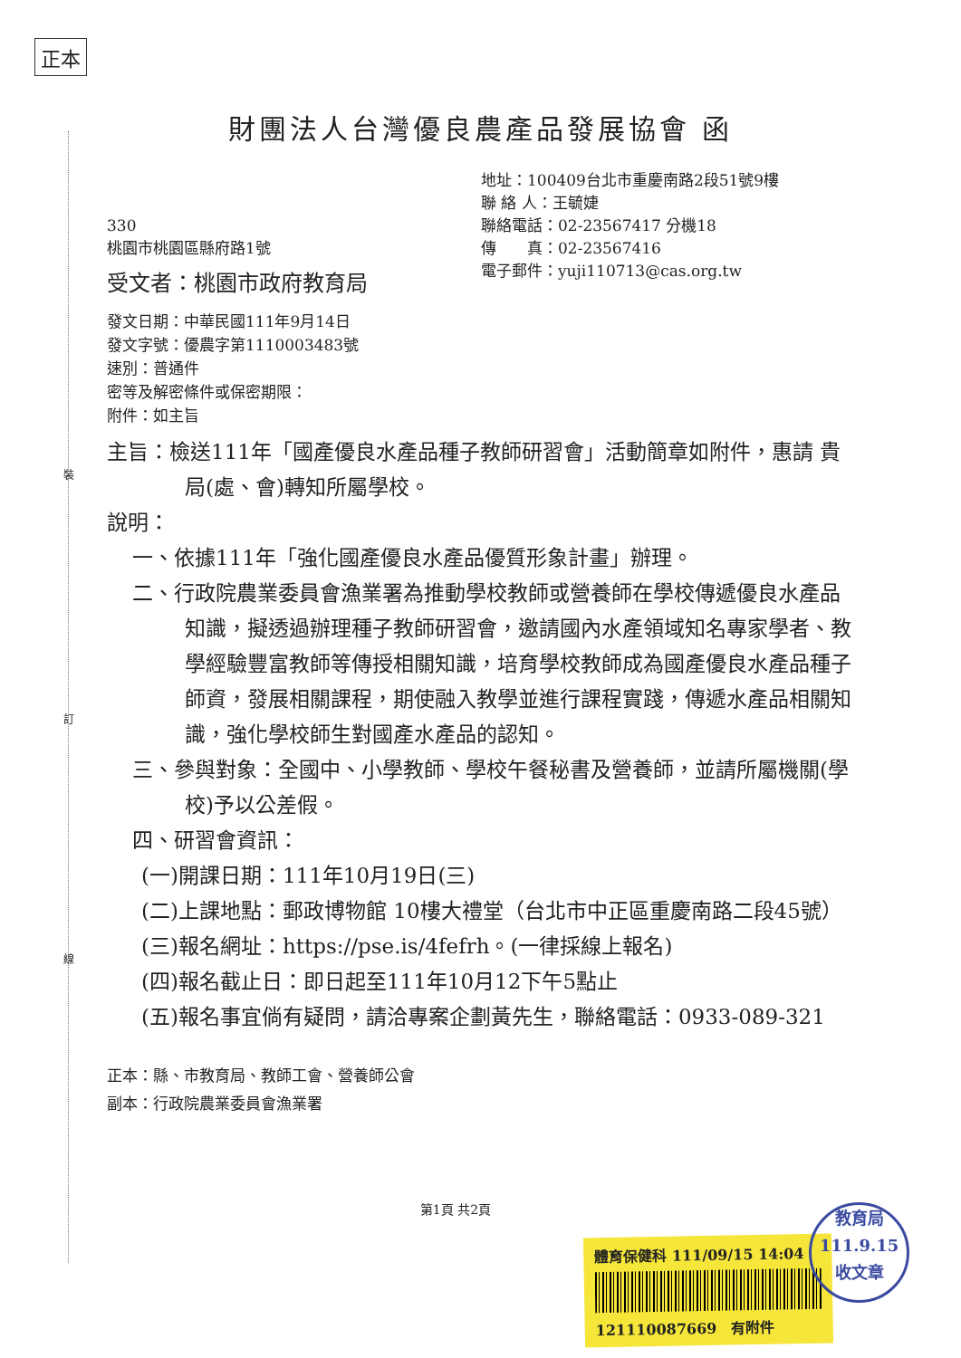正本
裝
訂
線
財團法人台灣優良農產品發展協會 函
地址：100409台北市重慶南路2段51號9樓
聯 絡 人：王毓婕
聯絡電話：02-23567417 分機18
傳　　真：02-23567416
電子郵件：yuji110713@cas.org.tw
330
桃園市桃園區縣府路1號
受文者：桃園市政府教育局
發文日期：中華民國111年9月14日
發文字號：優農字第1110003483號
速別：普通件
密等及解密條件或保密期限：
附件：如主旨
主旨：檢送111年「國產優良水產品種子教師研習會」活動簡章如附件，惠請 貴局(處、會)轉知所屬學校。
說明：
一、依據111年「強化國產優良水產品優質形象計畫」辦理。
二、行政院農業委員會漁業署為推動學校教師或營養師在學校傳遞優良水產品知識，擬透過辦理種子教師研習會，邀請國內水產領域知名專家學者、教學經驗豐富教師等傳授相關知識，培育學校教師成為國產優良水產品種子師資，發展相關課程，期使融入教學並進行課程實踐，傳遞水產品相關知識，強化學校師生對國產水產品的認知。
三、參與對象：全國中、小學教師、學校午餐秘書及營養師，並請所屬機關(學校)予以公差假。
四、研習會資訊：
(一)開課日期：111年10月19日(三)
(二)上課地點：郵政博物館 10樓大禮堂（台北市中正區重慶南路二段45號）
(三)報名網址：https://pse.is/4fefrh。(一律採線上報名)
(四)報名截止日：即日起至111年10月12下午5點止
(五)報名事宜倘有疑問，請洽專案企劃黃先生，聯絡電話：0933-089-321
正本：縣、市教育局、教師工會、營養師公會
副本：行政院農業委員會漁業署
第1頁 共2頁
體育保健科 111/09/15 14:04
121110087669　有附件
教育局
111.9.15
收文章